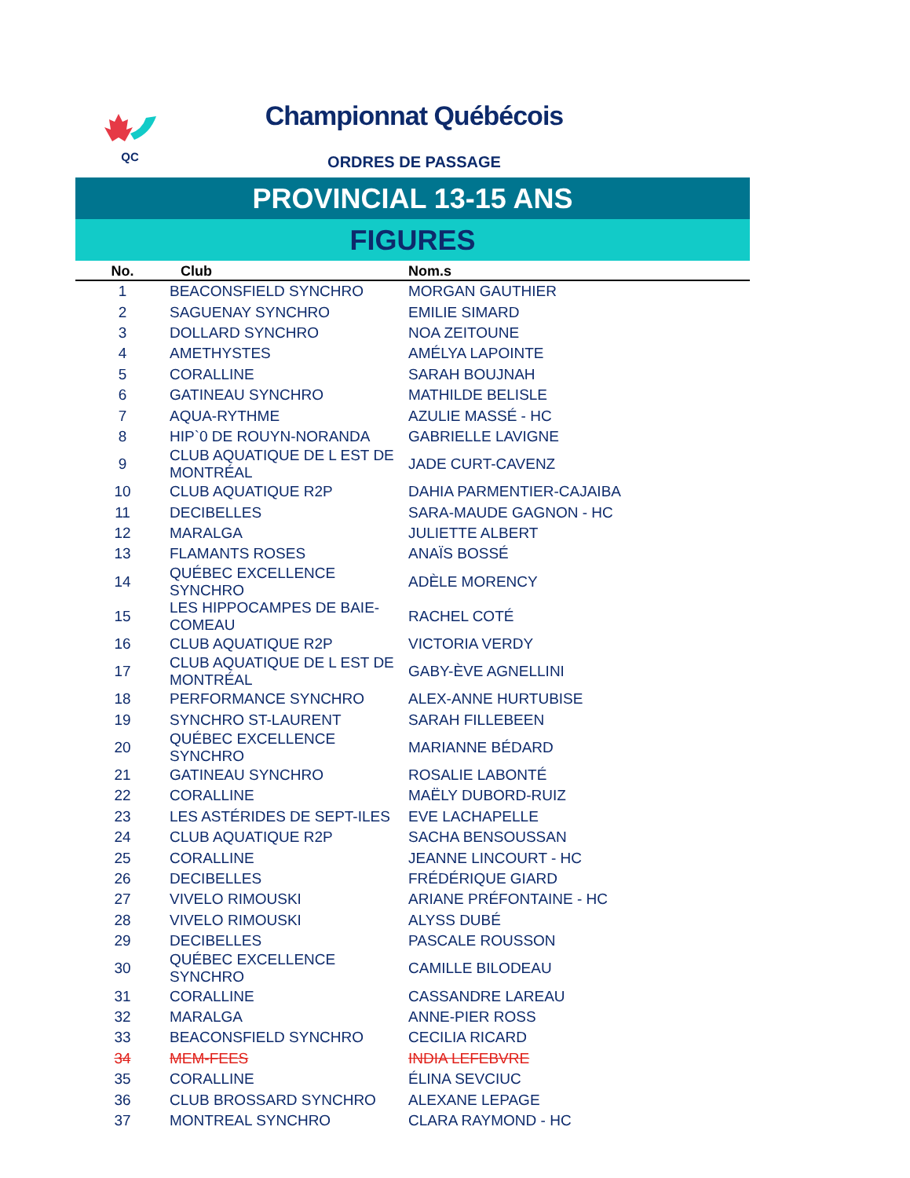QC
Championnat Québécois
ORDRES DE PASSAGE
PROVINCIAL 13-15 ANS
FIGURES
| No. | Club | Nom.s |
| --- | --- | --- |
| 1 | BEACONSFIELD SYNCHRO | MORGAN GAUTHIER |
| 2 | SAGUENAY SYNCHRO | EMILIE SIMARD |
| 3 | DOLLARD SYNCHRO | NOA ZEITOUNE |
| 4 | AMETHYSTES | AMÉLYA LAPOINTE |
| 5 | CORALLINE | SARAH BOUJNAH |
| 6 | GATINEAU SYNCHRO | MATHILDE BELISLE |
| 7 | AQUA-RYTHME | AZULIE MASSÉ - HC |
| 8 | HIP`0 DE ROUYN-NORANDA | GABRIELLE LAVIGNE |
| 9 | CLUB AQUATIQUE DE L EST DE MONTRÉAL | JADE CURT-CAVENZ |
| 10 | CLUB AQUATIQUE R2P | DAHIA PARMENTIER-CAJAIBA |
| 11 | DECIBELLES | SARA-MAUDE GAGNON - HC |
| 12 | MARALGA | JULIETTE ALBERT |
| 13 | FLAMANTS ROSES | ANAÏS BOSSÉ |
| 14 | QUÉBEC EXCELLENCE SYNCHRO | ADÈLE MORENCY |
| 15 | LES HIPPOCAMPES DE BAIE-COMEAU | RACHEL COTÉ |
| 16 | CLUB AQUATIQUE R2P | VICTORIA VERDY |
| 17 | CLUB AQUATIQUE DE L EST DE MONTRÉAL | GABY-ÈVE AGNELLINI |
| 18 | PERFORMANCE SYNCHRO | ALEX-ANNE HURTUBISE |
| 19 | SYNCHRO ST-LAURENT | SARAH FILLEBEEN |
| 20 | QUÉBEC EXCELLENCE SYNCHRO | MARIANNE BÉDARD |
| 21 | GATINEAU SYNCHRO | ROSALIE LABONTÉ |
| 22 | CORALLINE | MAËLY DUBORD-RUIZ |
| 23 | LES ASTÉRIDES DE SEPT-ILES | EVE LACHAPELLE |
| 24 | CLUB AQUATIQUE R2P | SACHA BENSOUSSAN |
| 25 | CORALLINE | JEANNE LINCOURT - HC |
| 26 | DECIBELLES | FRÉDÉRIQUE GIARD |
| 27 | VIVELO RIMOUSKI | ARIANE PRÉFONTAINE - HC |
| 28 | VIVELO RIMOUSKI | ALYSS DUBÉ |
| 29 | DECIBELLES | PASCALE ROUSSON |
| 30 | QUÉBEC EXCELLENCE SYNCHRO | CAMILLE BILODEAU |
| 31 | CORALLINE | CASSANDRE LAREAU |
| 32 | MARALGA | ANNE-PIER ROSS |
| 33 | BEACONSFIELD SYNCHRO | CECILIA RICARD |
| 34 | MEM-FEES | INDIA LEFEBVRE |
| 35 | CORALLINE | ÉLINA SEVCIUC |
| 36 | CLUB BROSSARD SYNCHRO | ALEXANE LEPAGE |
| 37 | MONTREAL SYNCHRO | CLARA RAYMOND - HC |